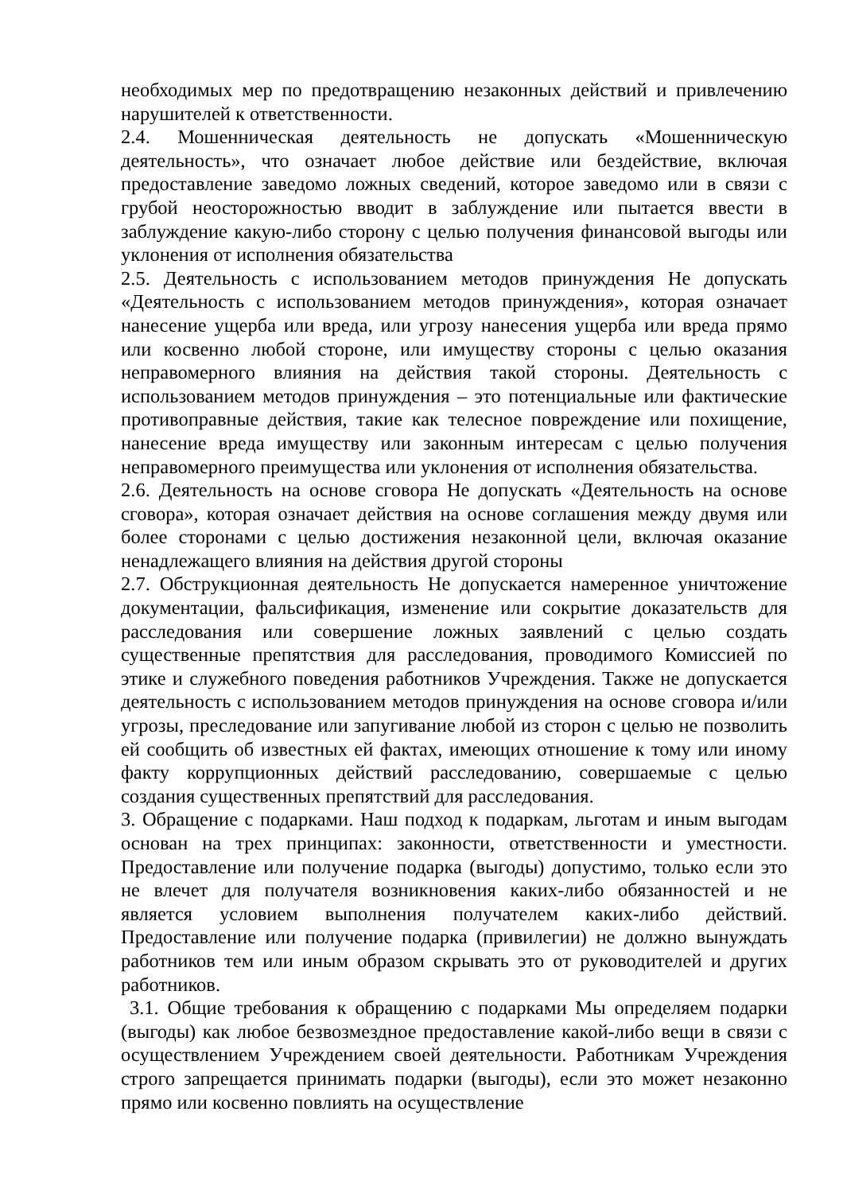необходимых мер по предотвращению незаконных действий и привлечению нарушителей к ответственности.
2.4. Мошенническая деятельность не допускать «Мошенническую деятельность», что означает любое действие или бездействие, включая предоставление заведомо ложных сведений, которое заведомо или в связи с грубой неосторожностью вводит в заблуждение или пытается ввести в заблуждение какую-либо сторону с целью получения финансовой выгоды или уклонения от исполнения обязательства
2.5. Деятельность с использованием методов принуждения Не допускать «Деятельность с использованием методов принуждения», которая означает нанесение ущерба или вреда, или угрозу нанесения ущерба или вреда прямо или косвенно любой стороне, или имуществу стороны с целью оказания неправомерного влияния на действия такой стороны. Деятельность с использованием методов принуждения – это потенциальные или фактические противоправные действия, такие как телесное повреждение или похищение, нанесение вреда имуществу или законным интересам с целью получения неправомерного преимущества или уклонения от исполнения обязательства.
2.6. Деятельность на основе сговора Не допускать «Деятельность на основе сговора», которая означает действия на основе соглашения между двумя или более сторонами с целью достижения незаконной цели, включая оказание ненадлежащего влияния на действия другой стороны
2.7. Обструкционная деятельность Не допускается намеренное уничтожение документации, фальсификация, изменение или сокрытие доказательств для расследования или совершение ложных заявлений с целью создать существенные препятствия для расследования, проводимого Комиссией по этике и служебного поведения работников Учреждения. Также не допускается деятельность с использованием методов принуждения на основе сговора и/или угрозы, преследование или запугивание любой из сторон с целью не позволить ей сообщить об известных ей фактах, имеющих отношение к тому или иному факту коррупционных действий расследованию, совершаемые с целью создания существенных препятствий для расследования.
3. Обращение с подарками. Наш подход к подаркам, льготам и иным выгодам основан на трех принципах: законности, ответственности и уместности. Предоставление или получение подарка (выгоды) допустимо, только если это не влечет для получателя возникновения каких-либо обязанностей и не является условием выполнения получателем каких-либо действий. Предоставление или получение подарка (привилегии) не должно вынуждать работников тем или иным образом скрывать это от руководителей и других работников.
3.1. Общие требования к обращению с подарками Мы определяем подарки (выгоды) как любое безвозмездное предоставление какой-либо вещи в связи с осуществлением Учреждением своей деятельности. Работникам Учреждения строго запрещается принимать подарки (выгоды), если это может незаконно прямо или косвенно повлиять на осуществление